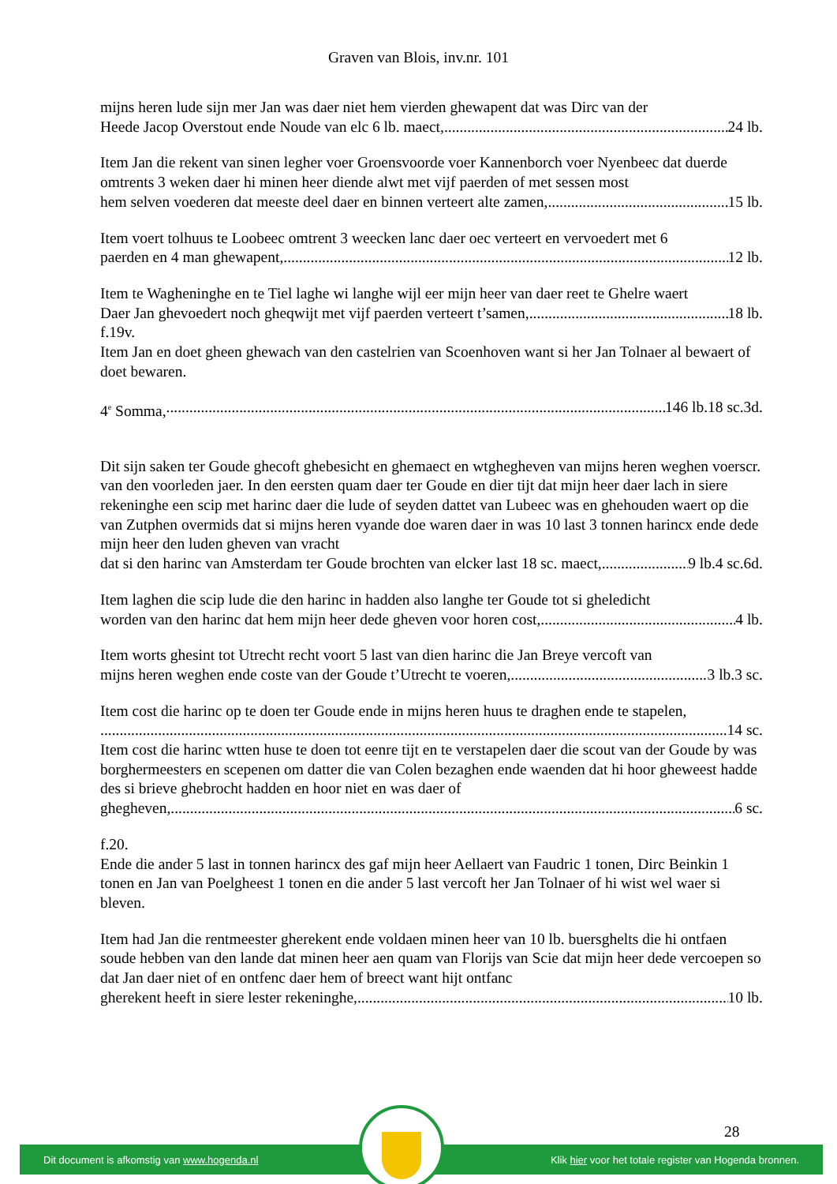Graven van Blois, inv.nr. 101
mijns heren lude sijn mer Jan was daer niet hem vierden ghewapent dat was Dirc van der
Heede Jacop Overstout ende Noude van elc 6 lb. maect, 24 lb.
Item Jan die rekent van sinen legher voer Groensvoorde voer Kannenborch voer Nyenbeec dat duerde omtrents 3 weken daer hi minen heer diende alwt met vijf paerden of met sessen most
hem selven voederen dat meeste deel daer en binnen verteert alte zamen, 15 lb.
Item voert tolhuus te Loobeec omtrent 3 weecken lanc daer oec verteert en vervoedert met 6
paerden en 4 man ghewapent, 12 lb.
Item te Wagheninghe en te Tiel laghe wi langhe wijl eer mijn heer van daer reet te Ghelre waert
Daer Jan ghevoedert noch gheqwijt met vijf paerden verteert t’samen, 18 lb.
f.19v.
Item Jan en doet gheen ghewach van den castelrien van Scoenhoven want si her Jan Tolnaer al bewaert of doet bewaren.
4<sup>e</sup> Somma, 146 lb.18 sc.3d.
Dit sijn saken ter Goude ghecoft ghebesicht en ghemaect en wtghegheven van mijns heren weghen voerscr. van den voorleden jaer. In den eersten quam daer ter Goude en dier tijt dat mijn heer daer lach in siere rekeninghe een scip met harinc daer die lude of seyden dattet van Lubeec was en ghehouden waert op die van Zutphen overmids dat si mijns heren vyande doe waren daer in was 10 last 3 tonnen harincx ende dede mijn heer den luden gheven van vracht
dat si den harinc van Amsterdam ter Goude brochten van elcker last 18 sc. maect, 9 lb.4 sc.6d.
Item laghen die scip lude die den harinc in hadden also langhe ter Goude tot si gheledicht
worden van den harinc dat hem mijn heer dede gheven voor horen cost, 4 lb.
Item worts ghesint tot Utrecht recht voort 5 last van dien harinc die Jan Breye vercoft van
mijns heren weghen ende coste van der Goude t’Utrecht te voeren, 3 lb.3 sc.
Item cost die harinc op te doen ter Goude ende in mijns heren huus te draghen ende te stapelen,
14 sc.
Item cost die harinc wtten huse te doen tot eenre tijt en te verstapelen daer die scout van der Goude by was borghermeesters en scepenen om datter die van Colen bezaghen ende waenden dat hi hoor gheweest hadde des si brieve ghebrocht hadden en hoor niet en was daer of
ghegheven, 6 sc.
f.20.
Ende die ander 5 last in tonnen harincx des gaf mijn heer Aellaert van Faudric 1 tonen, Dirc Beinkin 1 tonen en Jan van Poelgheest 1 tonen en die ander 5 last vercoft her Jan Tolnaer of hi wist wel waer si bleven.
Item had Jan die rentmeester gherekent ende voldaen minen heer van 10 lb. buersghelts die hi ontfaen soude hebben van den lande dat minen heer aen quam van Florijs van Scie dat mijn heer dede vercoepen so dat Jan daer niet of en ontfenc daer hem of breect want hijt ontfanc
gherekent heeft in siere lester rekeninghe, 10 lb.
28
Dit document is afkomstig van www.hogenda.nl Klik hier voor het totale register van Hogenda bronnen.